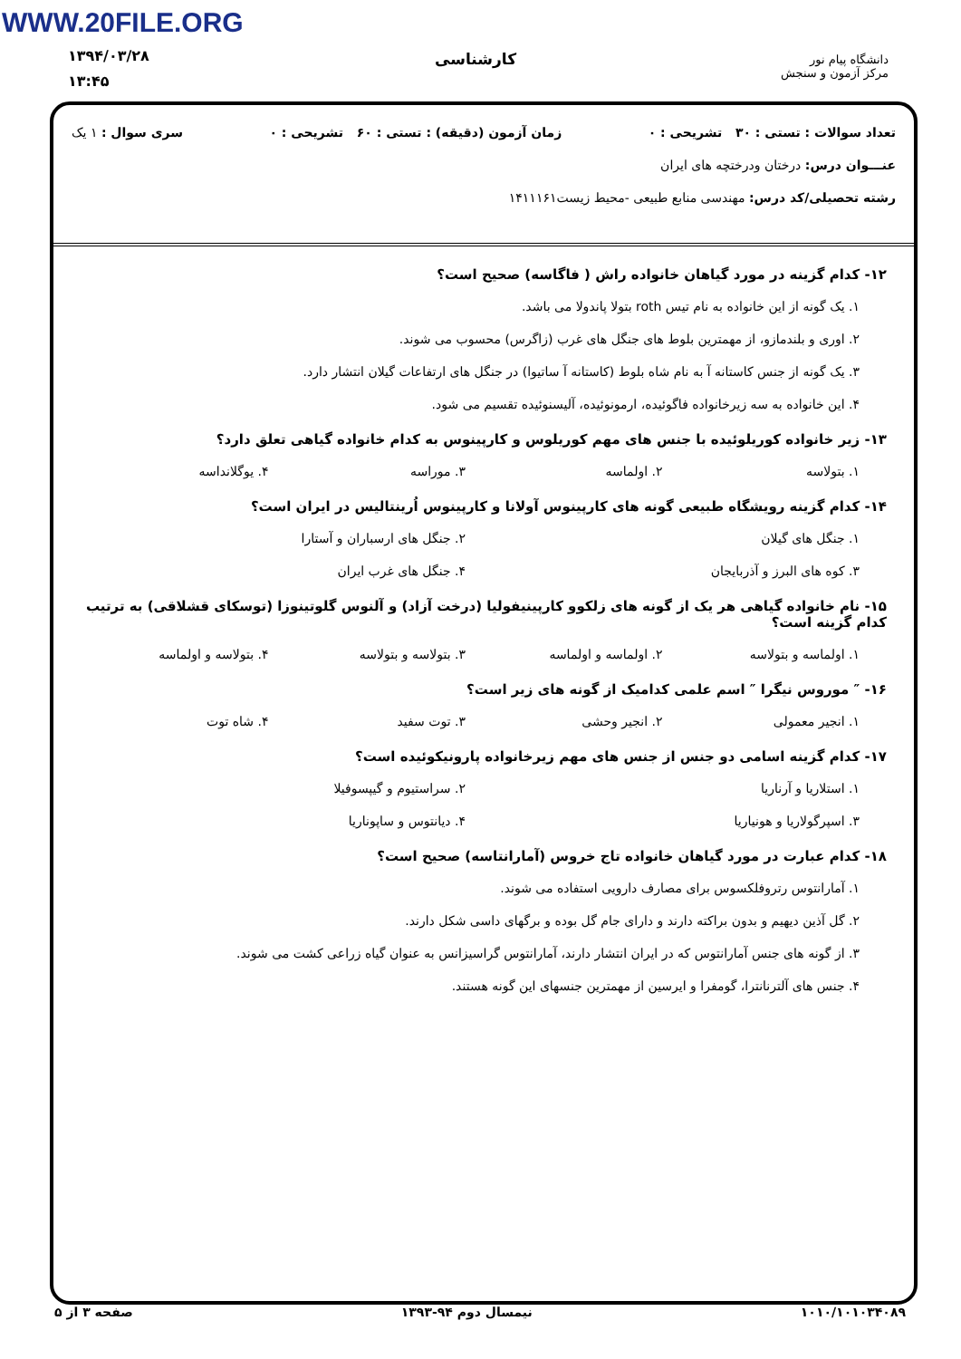WWW.20FILE.ORG
۱۳۹۴/۰۳/۲۸
۱۳:۴۵
کارشناسی
دانشگاه پیام نور
مرکز آزمون و سنجش
تعداد سوالات : تستی : ۳۰ تشریحی : ۰ زمان آزمون (دقیقه) : تستی : ۶۰ تشریحی : ۰ سری سوال : ۱ یک
عنـــوان درس: درختان ودرختچه های ایران
رشته تحصیلی/کد درس: مهندسی منابع طبیعی -محیط زیست۱۴۱۱۱۶۱
۱۲- کدام گزینه در مورد گیاهان خانواده راش ( فاگاسه) صحیح است؟
۱. یک گونه از این خانواده به نام تیس roth بتولا پاندولا می باشد.
۲. اوری و بلندمازو، از مهمترین بلوط های جنگل های غرب (زاگرس) محسوب می شوند.
۳. یک گونه از جنس کاستانه آ به نام شاه بلوط (کاستانه آ ساتیوا) در جنگل های ارتفاعات گیلان انتشار دارد.
۴. این خانواده به سه زیرخانواده فاگوئیده، ارمونوئیده، آلیسنوئیده تقسیم می شود.
۱۳- زیر خانواده کوریلوئیده با جنس های مهم کوریلوس و کارپینوس به کدام خانواده گیاهی تعلق دارد؟
۱. بتولاسه ۲. اولماسه ۳. موراسه ۴. یوگلانداسه
۱۴- کدام گزینه رویشگاه طبیعی گونه های کارپینوس آولانا و کارپینوس اُرینتالیس در ایران است؟
۱. جنگل های گیلان ۲. جنگل های ارسباران و آستارا ۳. کوه های البرز و آذربایجان ۴. جنگل های غرب ایران
۱۵- نام خانواده گیاهی هر یک از گونه های زلکوو کارپینیفولیا (درخت آزاد) و آلنوس گلوتینوزا (توسکای قشلاقی) به ترتیب کدام گزینه است؟
۱. اولماسه و بتولاسه ۲. اولماسه و اولماسه ۳. بتولاسه و بتولاسه ۴. بتولاسه و اولماسه
۱۶- ″ موروس نیگرا ″ اسم علمی کدامیک از گونه های زیر است؟
۱. انجیر معمولی ۲. انجیر وحشی ۳. توت سفید ۴. شاه توت
۱۷- کدام گزینه اسامی دو جنس از جنس های مهم زیرخانواده پارونیکوئیده است؟
۱. استلاریا و آرناریا ۲. سراستیوم و گیپسوفیلا ۳. اسپرگولاریا و هونیاریا ۴. دیانتوس و ساپوناریا
۱۸- کدام عبارت در مورد گیاهان خانواده تاج خروس (آمارانتاسه) صحیح است؟
۱. آمارانتوس رتروفلکسوس برای مصارف دارویی استفاده می شوند.
۲. گل آذین دیهیم و بدون براکته دارند و دارای جام گل بوده و برگهای داسی شکل دارند.
۳. از گونه های جنس آمارانتوس که در ایران انتشار دارند، آمارانتوس گراسیزانس به عنوان گیاه زراعی کشت می شوند.
۴. جنس های آلترنانترا، گومفرا و ایرسین از مهمترین جنسهای این گونه هستند.
۱۰۱۰/۱۰۱۰۳۴۰۸۹ نیمسال دوم ۹۴-۱۳۹۳ صفحه ۳ از ۵